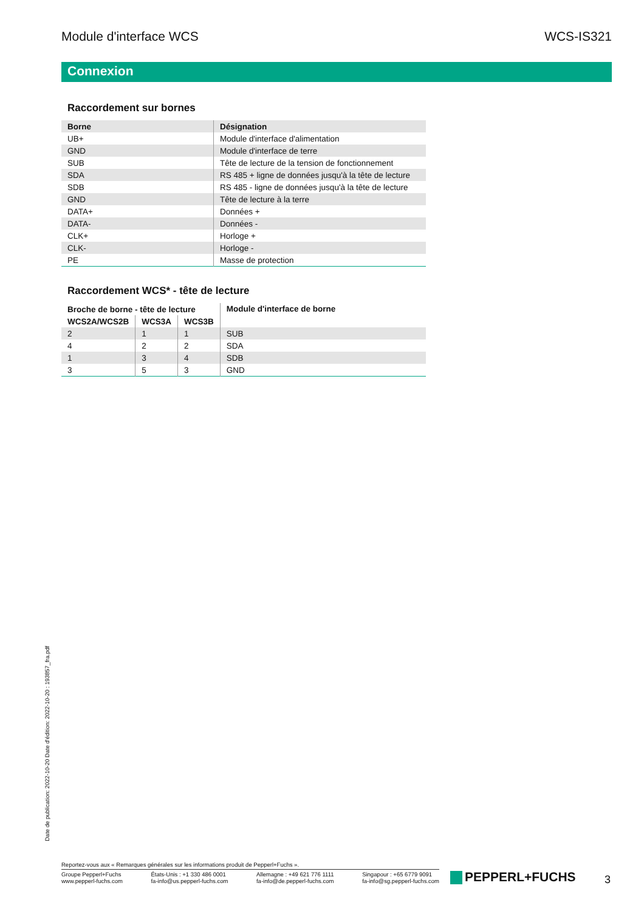Module d'interface WCS WCS-IS321
Connexion
Raccordement sur bornes
| Borne | Désignation |
| --- | --- |
| UB+ | Module d'interface d'alimentation |
| GND | Module d'interface de terre |
| SUB | Tête de lecture de la tension de fonctionnement |
| SDA | RS 485 + ligne de données jusqu'à la tête de lecture |
| SDB | RS 485 - ligne de données jusqu'à la tête de lecture |
| GND | Tête de lecture à la terre |
| DATA+ | Données + |
| DATA- | Données - |
| CLK+ | Horloge + |
| CLK- | Horloge - |
| PE | Masse de protection |
Raccordement WCS* - tête de lecture
| Broche de borne - tête de lecture | | | Module d'interface de borne |
| --- | --- | --- | --- |
| WCS2A/WCS2B | WCS3A | WCS3B | |
| 2 | 1 | 1 | SUB |
| 4 | 2 | 2 | SDA |
| 1 | 3 | 4 | SDB |
| 3 | 5 | 3 | GND |
Date de publication: 2022-10-20 Date d'édition: 2022-10-20 : 193857_fra.pdf
Reportez-vous aux « Remarques générales sur les informations produit de Pepperl+Fuchs ».
Groupe Pepperl+Fuchs
www.pepperl-fuchs.com
États-Unis : +1 330 486 0001
fa-info@us.pepperl-fuchs.com
Allemagne : +49 621 776 1111
fa-info@de.pepperl-fuchs.com
Singapour : +65 6779 9091
fa-info@sg.pepperl-fuchs.com
PEPPERL+FUCHS 3